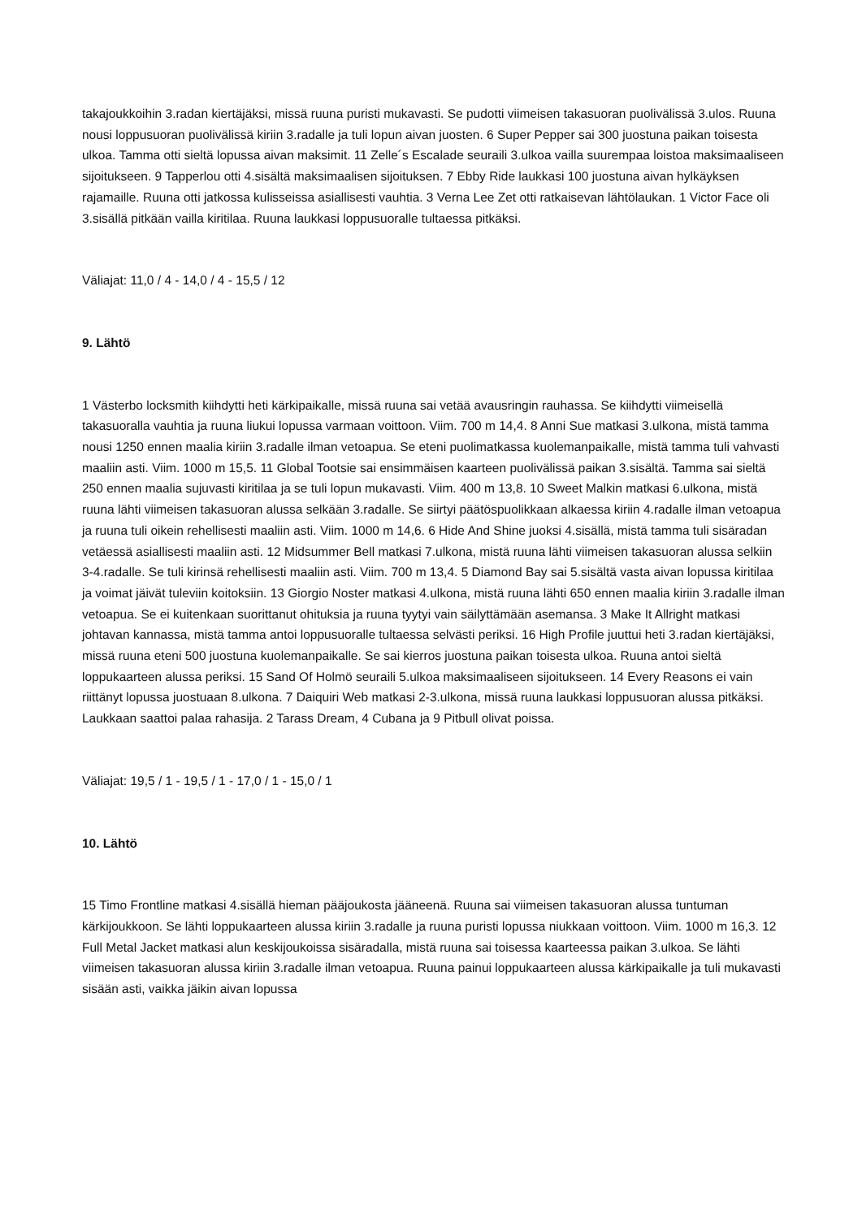takajoukkoihin 3.radan kiertäjäksi, missä ruuna puristi mukavasti. Se pudotti viimeisen takasuoran puolivälissä 3.ulos. Ruuna nousi loppusuoran puolivälissä kiriin 3.radalle ja tuli lopun aivan juosten. 6 Super Pepper sai 300 juostuna paikan toisesta ulkoa. Tamma otti sieltä lopussa aivan maksimit. 11 Zelle´s Escalade seuraili 3.ulkoa vailla suurempaa loistoa maksimaaliseen sijoitukseen. 9 Tapperlou otti 4.sisältä maksimaalisen sijoituksen. 7 Ebby Ride laukkasi 100 juostuna aivan hylkäyksen rajamaille. Ruuna otti jatkossa kulisseissa asiallisesti vauhtia. 3 Verna Lee Zet otti ratkaisevan lähtölaukan. 1 Victor Face oli 3.sisällä pitkään vailla kiritilaa. Ruuna laukkasi loppusuoralle tultaessa pitkäksi.
Väliajat: 11,0 / 4 - 14,0 / 4 - 15,5 / 12
9. Lähtö
1 Västerbo locksmith kiihdytti heti kärkipaikalle, missä ruuna sai vetää avausringin rauhassa. Se kiihdytti viimeisellä takasuoralla vauhtia ja ruuna liukui lopussa varmaan voittoon. Viim. 700 m 14,4. 8 Anni Sue matkasi 3.ulkona, mistä tamma nousi 1250 ennen maalia kiriin 3.radalle ilman vetoapua. Se eteni puolimatkassa kuolemanpaikalle, mistä tamma tuli vahvasti maaliin asti. Viim. 1000 m 15,5. 11 Global Tootsie sai ensimmäisen kaarteen puolivälissä paikan 3.sisältä. Tamma sai sieltä 250 ennen maalia sujuvasti kiritilaa ja se tuli lopun mukavasti. Viim. 400 m 13,8. 10 Sweet Malkin matkasi 6.ulkona, mistä ruuna lähti viimeisen takasuoran alussa selkään 3.radalle. Se siirtyi päätöspuolikkaan alkaessa kiriin 4.radalle ilman vetoapua ja ruuna tuli oikein rehellisesti maaliin asti. Viim. 1000 m 14,6. 6 Hide And Shine juoksi 4.sisällä, mistä tamma tuli sisäradan vetäessä asiallisesti maaliin asti. 12 Midsummer Bell matkasi 7.ulkona, mistä ruuna lähti viimeisen takasuoran alussa selkiin 3-4.radalle. Se tuli kirinsä rehellisesti maaliin asti. Viim. 700 m 13,4. 5 Diamond Bay sai 5.sisältä vasta aivan lopussa kiritilaa ja voimat jäivät tuleviin koitoksiin. 13 Giorgio Noster matkasi 4.ulkona, mistä ruuna lähti 650 ennen maalia kiriin 3.radalle ilman vetoapua. Se ei kuitenkaan suorittanut ohituksia ja ruuna tyytyi vain säilyttämään asemansa. 3 Make It Allright matkasi johtavan kannassa, mistä tamma antoi loppusuoralle tultaessa selvästi periksi. 16 High Profile juuttui heti 3.radan kiertäjäksi, missä ruuna eteni 500 juostuna kuolemanpaikalle. Se sai kierros juostuna paikan toisesta ulkoa. Ruuna antoi sieltä loppukaarteen alussa periksi. 15 Sand Of Holmö seuraili 5.ulkoa maksimaaliseen sijoitukseen. 14 Every Reasons ei vain riittänyt lopussa juostuaan 8.ulkona. 7 Daiquiri Web matkasi 2-3.ulkona, missä ruuna laukkasi loppusuoran alussa pitkäksi. Laukkaan saattoi palaa rahasija. 2 Tarass Dream, 4 Cubana ja 9 Pitbull olivat poissa.
Väliajat: 19,5 / 1 - 19,5 / 1 - 17,0 / 1 - 15,0 / 1
10. Lähtö
15 Timo Frontline matkasi 4.sisällä hieman pääjoukosta jääneenä. Ruuna sai viimeisen takasuoran alussa tuntuman kärkijoukkoon. Se lähti loppukaarteen alussa kiriin 3.radalle ja ruuna puristi lopussa niukkaan voittoon. Viim. 1000 m 16,3. 12 Full Metal Jacket matkasi alun keskijoukoissa sisäradalla, mistä ruuna sai toisessa kaarteessa paikan 3.ulkoa. Se lähti viimeisen takasuoran alussa kiriin 3.radalle ilman vetoapua. Ruuna painui loppukaarteen alussa kärkipaikalle ja tuli mukavasti sisään asti, vaikka jäikin aivan lopussa